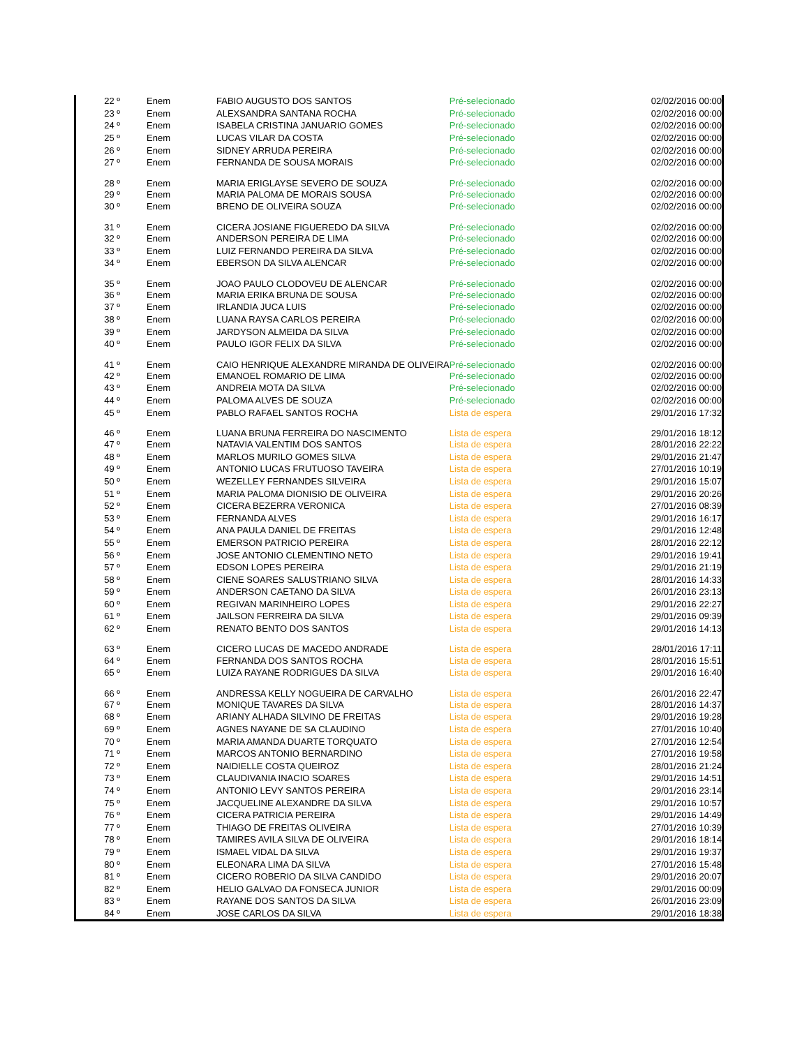| 22 º | Enem | FABIO AUGUSTO DOS SANTOS | | Pré-selecionado | 02/02/2016 00:00 |
| 23 º | Enem | ALEXSANDRA SANTANA ROCHA | | Pré-selecionado | 02/02/2016 00:00 |
| 24 º | Enem | ISABELA CRISTINA JANUARIO GOMES | | Pré-selecionado | 02/02/2016 00:00 |
| 25 º | Enem | LUCAS VILAR DA COSTA | | Pré-selecionado | 02/02/2016 00:00 |
| 26 º | Enem | SIDNEY ARRUDA PEREIRA | | Pré-selecionado | 02/02/2016 00:00 |
| 27 º | Enem | FERNANDA DE SOUSA MORAIS | | Pré-selecionado | 02/02/2016 00:00 |
| 28 º | Enem | MARIA ERIGLAYSE SEVERO DE SOUZA | | Pré-selecionado | 02/02/2016 00:00 |
| 29 º | Enem | MARIA PALOMA DE MORAIS SOUSA | | Pré-selecionado | 02/02/2016 00:00 |
| 30 º | Enem | BRENO DE OLIVEIRA SOUZA | | Pré-selecionado | 02/02/2016 00:00 |
| 31 º | Enem | CICERA JOSIANE FIGUEREDO DA SILVA | | Pré-selecionado | 02/02/2016 00:00 |
| 32 º | Enem | ANDERSON PEREIRA DE LIMA | | Pré-selecionado | 02/02/2016 00:00 |
| 33 º | Enem | LUIZ FERNANDO PEREIRA DA SILVA | | Pré-selecionado | 02/02/2016 00:00 |
| 34 º | Enem | EBERSON DA SILVA ALENCAR | | Pré-selecionado | 02/02/2016 00:00 |
| 35 º | Enem | JOAO PAULO CLODOVEU DE ALENCAR | | Pré-selecionado | 02/02/2016 00:00 |
| 36 º | Enem | MARIA ERIKA BRUNA DE SOUSA | | Pré-selecionado | 02/02/2016 00:00 |
| 37 º | Enem | IRLANDIA JUCA LUIS | | Pré-selecionado | 02/02/2016 00:00 |
| 38 º | Enem | LUANA RAYSA CARLOS PEREIRA | | Pré-selecionado | 02/02/2016 00:00 |
| 39 º | Enem | JARDYSON ALMEIDA DA SILVA | | Pré-selecionado | 02/02/2016 00:00 |
| 40 º | Enem | PAULO IGOR FELIX DA SILVA | | Pré-selecionado | 02/02/2016 00:00 |
| 41 º | Enem | CAIO HENRIQUE ALEXANDRE MIRANDA DE OLIVEIRA | | Pré-selecionado | 02/02/2016 00:00 |
| 42 º | Enem | EMANOEL ROMARIO DE LIMA | | Pré-selecionado | 02/02/2016 00:00 |
| 43 º | Enem | ANDREIA MOTA DA SILVA | | Pré-selecionado | 02/02/2016 00:00 |
| 44 º | Enem | PALOMA ALVES DE SOUZA | | Pré-selecionado | 02/02/2016 00:00 |
| 45 º | Enem | PABLO RAFAEL SANTOS ROCHA | | Lista de espera | 29/01/2016 17:32 |
| 46 º | Enem | LUANA BRUNA FERREIRA DO NASCIMENTO | | Lista de espera | 29/01/2016 18:12 |
| 47 º | Enem | NATAVIA VALENTIM DOS SANTOS | | Lista de espera | 28/01/2016 22:22 |
| 48 º | Enem | MARLOS MURILO GOMES SILVA | | Lista de espera | 29/01/2016 21:47 |
| 49 º | Enem | ANTONIO LUCAS FRUTUOSO TAVEIRA | | Lista de espera | 27/01/2016 10:19 |
| 50 º | Enem | WEZELLEY FERNANDES SILVEIRA | | Lista de espera | 29/01/2016 15:07 |
| 51 º | Enem | MARIA PALOMA DIONISIO DE OLIVEIRA | | Lista de espera | 29/01/2016 20:26 |
| 52 º | Enem | CICERA BEZERRA VERONICA | | Lista de espera | 27/01/2016 08:39 |
| 53 º | Enem | FERNANDA ALVES | | Lista de espera | 29/01/2016 16:17 |
| 54 º | Enem | ANA PAULA DANIEL DE FREITAS | | Lista de espera | 29/01/2016 12:48 |
| 55 º | Enem | EMERSON PATRICIO PEREIRA | | Lista de espera | 28/01/2016 22:12 |
| 56 º | Enem | JOSE ANTONIO CLEMENTINO NETO | | Lista de espera | 29/01/2016 19:41 |
| 57 º | Enem | EDSON LOPES PEREIRA | | Lista de espera | 29/01/2016 21:19 |
| 58 º | Enem | CIENE SOARES SALUSTRIANO SILVA | | Lista de espera | 28/01/2016 14:33 |
| 59 º | Enem | ANDERSON CAETANO DA SILVA | | Lista de espera | 26/01/2016 23:13 |
| 60 º | Enem | REGIVAN MARINHEIRO LOPES | | Lista de espera | 29/01/2016 22:27 |
| 61 º | Enem | JAILSON FERREIRA DA SILVA | | Lista de espera | 29/01/2016 09:39 |
| 62 º | Enem | RENATO BENTO DOS SANTOS | | Lista de espera | 29/01/2016 14:13 |
| 63 º | Enem | CICERO LUCAS DE MACEDO ANDRADE | | Lista de espera | 28/01/2016 17:11 |
| 64 º | Enem | FERNANDA DOS SANTOS ROCHA | | Lista de espera | 28/01/2016 15:51 |
| 65 º | Enem | LUIZA RAYANE RODRIGUES DA SILVA | | Lista de espera | 29/01/2016 16:40 |
| 66 º | Enem | ANDRESSA KELLY NOGUEIRA DE CARVALHO | | Lista de espera | 26/01/2016 22:47 |
| 67 º | Enem | MONIQUE TAVARES DA SILVA | | Lista de espera | 28/01/2016 14:37 |
| 68 º | Enem | ARIANY ALHADA SILVINO DE FREITAS | | Lista de espera | 29/01/2016 19:28 |
| 69 º | Enem | AGNES NAYANE DE SA CLAUDINO | | Lista de espera | 27/01/2016 10:40 |
| 70 º | Enem | MARIA AMANDA DUARTE TORQUATO | | Lista de espera | 27/01/2016 12:54 |
| 71 º | Enem | MARCOS ANTONIO BERNARDINO | | Lista de espera | 27/01/2016 19:58 |
| 72 º | Enem | NAIDIELLE COSTA QUEIROZ | | Lista de espera | 28/01/2016 21:24 |
| 73 º | Enem | CLAUDIVANIA INACIO SOARES | | Lista de espera | 29/01/2016 14:51 |
| 74 º | Enem | ANTONIO LEVY SANTOS PEREIRA | | Lista de espera | 29/01/2016 23:14 |
| 75 º | Enem | JACQUELINE ALEXANDRE DA SILVA | | Lista de espera | 29/01/2016 10:57 |
| 76 º | Enem | CICERA PATRICIA PEREIRA | | Lista de espera | 29/01/2016 14:49 |
| 77 º | Enem | THIAGO DE FREITAS OLIVEIRA | | Lista de espera | 27/01/2016 10:39 |
| 78 º | Enem | TAMIRES AVILA SILVA DE OLIVEIRA | | Lista de espera | 29/01/2016 18:14 |
| 79 º | Enem | ISMAEL VIDAL DA SILVA | | Lista de espera | 29/01/2016 19:37 |
| 80 º | Enem | ELEONARA LIMA DA SILVA | | Lista de espera | 27/01/2016 15:48 |
| 81 º | Enem | CICERO ROBERIO DA SILVA CANDIDO | | Lista de espera | 29/01/2016 20:07 |
| 82 º | Enem | HELIO GALVAO DA FONSECA JUNIOR | | Lista de espera | 29/01/2016 00:09 |
| 83 º | Enem | RAYANE DOS SANTOS DA SILVA | | Lista de espera | 26/01/2016 23:09 |
| 84 º | Enem | JOSE CARLOS DA SILVA | | Lista de espera | 29/01/2016 18:38 |